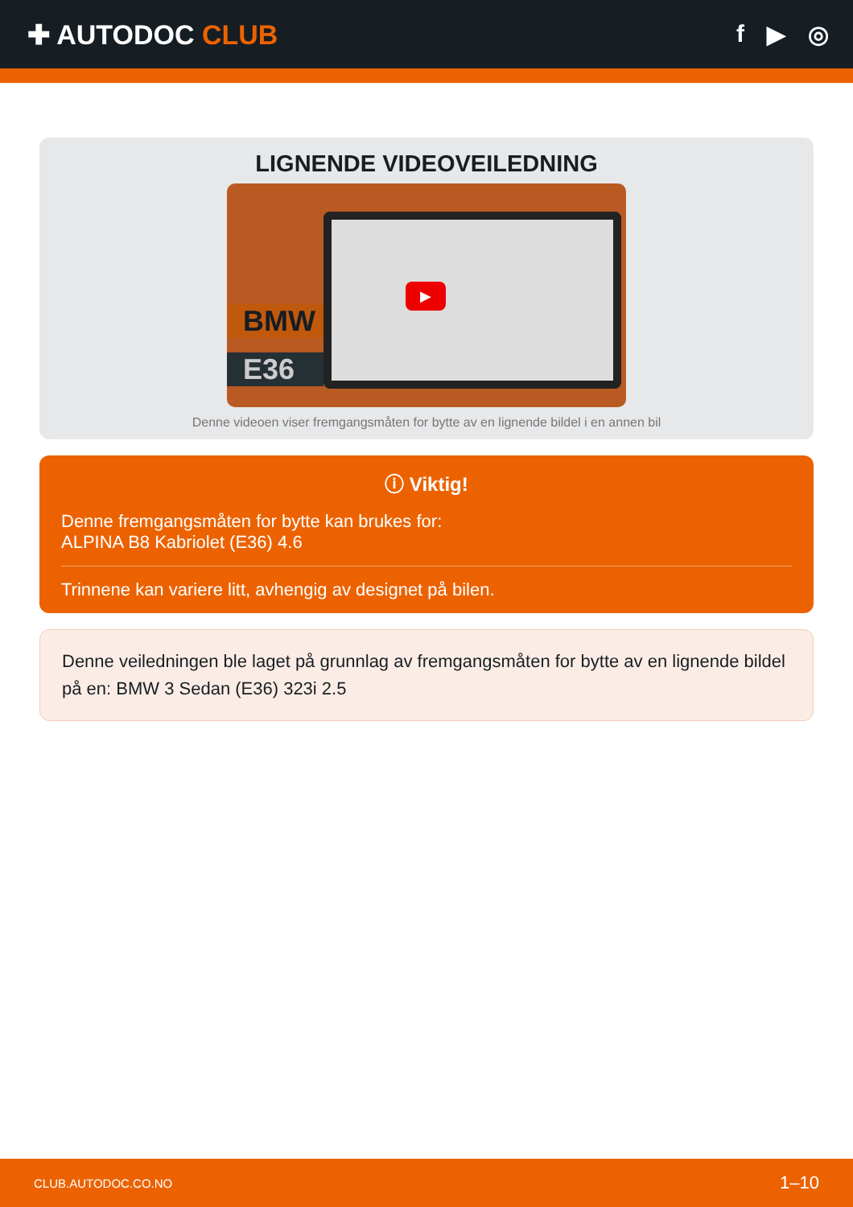✚ AUTODOC CLUB f ▶ ◎
LIGNENDE VIDEOVEILEDNING
▶
BMW
E36
Denne videoen viser fremgangsmåten for bytte av en lignende bildel i en annen bil
ⓘ Viktig!
Denne fremgangsmåten for bytte kan brukes for:
ALPINA B8 Kabriolet (E36) 4.6
Trinnene kan variere litt, avhengig av designet på bilen.
Denne veiledningen ble laget på grunnlag av fremgangsmåten for bytte av en lignende bildel på en: BMW 3 Sedan (E36) 323i 2.5
CLUB.AUTODOC.CO.NO 1–10